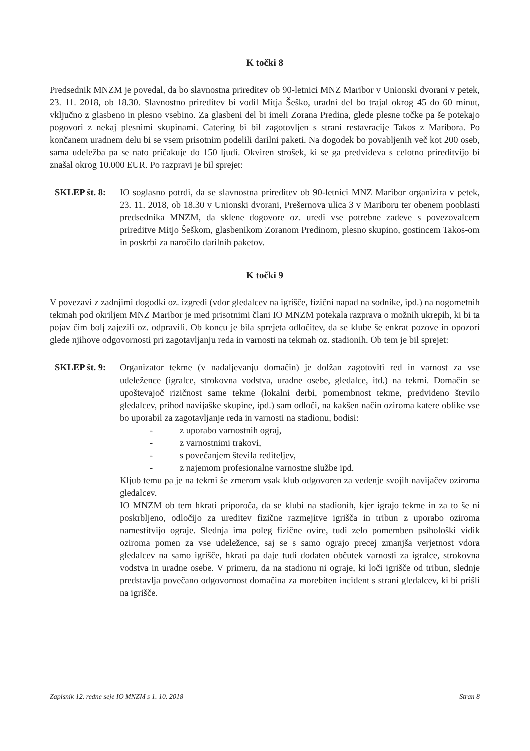K točki 8
Predsednik MNZM je povedal, da bo slavnostna prireditev ob 90-letnici MNZ Maribor v Unionski dvorani v petek, 23. 11. 2018, ob 18.30. Slavnostno prireditev bi vodil Mitja Šeško, uradni del bo trajal okrog 45 do 60 minut, vključno z glasbeno in plesno vsebino. Za glasbeni del bi imeli Zorana Predina, glede plesne točke pa še potekajo pogovori z nekaj plesnimi skupinami. Catering bi bil zagotovljen s strani restavracije Takos z Maribora. Po končanem uradnem delu bi se vsem prisotnim podelili darilni paketi. Na dogodek bo povabljenih več kot 200 oseb, sama udeležba pa se nato pričakuje do 150 ljudi. Okviren strošek, ki se ga predvideva s celotno prireditvijo bi znašal okrog 10.000 EUR. Po razpravi je bil sprejet:
SKLEP št. 8:
IO soglasno potrdi, da se slavnostna prireditev ob 90-letnici MNZ Maribor organizira v petek, 23. 11. 2018, ob 18.30 v Unionski dvorani, Prešernova ulica 3 v Mariboru ter obenem pooblasti predsednika MNZM, da sklene dogovore oz. uredi vse potrebne zadeve s povezovalcem prireditve Mitjo Šeškom, glasbenikom Zoranom Predinom, plesno skupino, gostincem Takos-om in poskrbi za naročilo darilnih paketov.
K točki 9
V povezavi z zadnjimi dogodki oz. izgredi (vdor gledalcev na igrišče, fizični napad na sodnike, ipd.) na nogometnih tekmah pod okriljem MNZ Maribor je med prisotnimi člani IO MNZM potekala razprava o možnih ukrepih, ki bi ta pojav čim bolj zajezili oz. odpravili. Ob koncu je bila sprejeta odločitev, da se klube še enkrat pozove in opozori glede njihove odgovornosti pri zagotavljanju reda in varnosti na tekmah oz. stadionih. Ob tem je bil sprejet:
SKLEP št. 9:
Organizator tekme (v nadaljevanju domačin) je dolžan zagotoviti red in varnost za vse udeležence (igralce, strokovna vodstva, uradne osebe, gledalce, itd.) na tekmi. Domačin se upoštevajoč rizičnost same tekme (lokalni derbi, pomembnost tekme, predvideno število gledalcev, prihod navijaške skupine, ipd.) sam odloči, na kakšen način oziroma katere oblike vse bo uporabil za zagotavljanje reda in varnosti na stadionu, bodisi:
- z uporabo varnostnih ograj,
- z varnostnimi trakovi,
- s povečanjem števila rediteljev,
- z najemom profesionalne varnostne službe ipd.
Kljub temu pa je na tekmi še zmerom vsak klub odgovoren za vedenje svojih navijačev oziroma gledalcev.
IO MNZM ob tem hkrati priporoča, da se klubi na stadionih, kjer igrajo tekme in za to še ni poskrbljeno, odločijo za ureditev fizične razmejitve igrišča in tribun z uporabo oziroma namestitvijo ograje. Slednja ima poleg fizične ovire, tudi zelo pomemben psihološki vidik oziroma pomen za vse udeležence, saj se s samo ograjo precej zmanjša verjetnost vdora gledalcev na samo igrišče, hkrati pa daje tudi dodaten občutek varnosti za igralce, strokovna vodstva in uradne osebe. V primeru, da na stadionu ni ograje, ki loči igrišče od tribun, slednje predstavlja povečano odgovornost domačina za morebiten incident s strani gledalcev, ki bi prišli na igrišče.
Zapisnik 12. redne seje IO MNZM s 1. 10. 2018 Stran 8